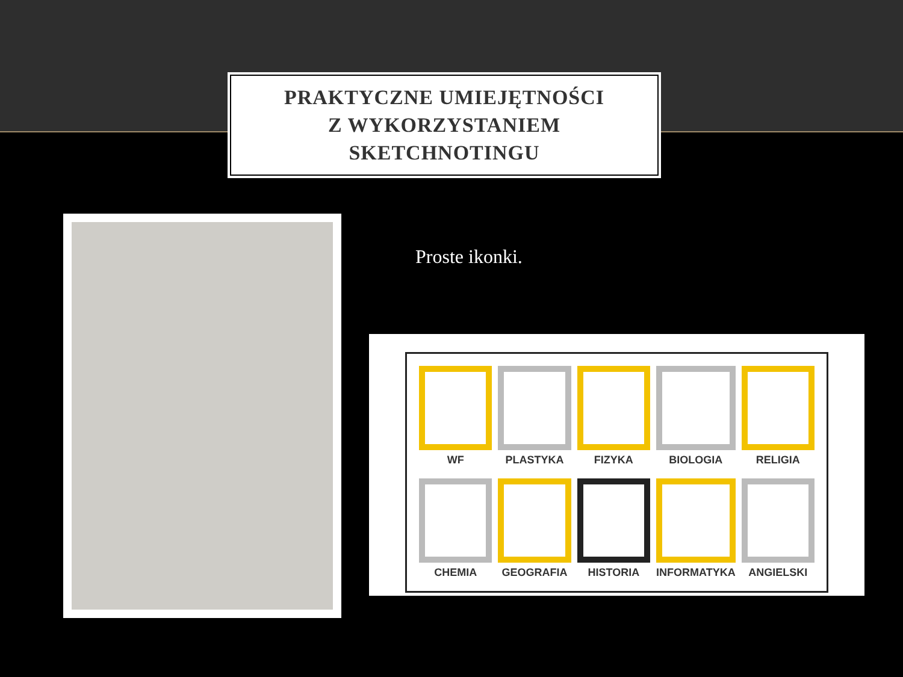PRAKTYCZNE UMIEJĘTNOŚCI
Z WYKORZYSTANIEM
SKETCHNOTINGU
Proste ikonki.
WF PLASTYKA FIZYKA BIOLOGIA RELIGIA CHEMIA GEOGRAFIA HISTORIA INFORMATYKA ANGIELSKI